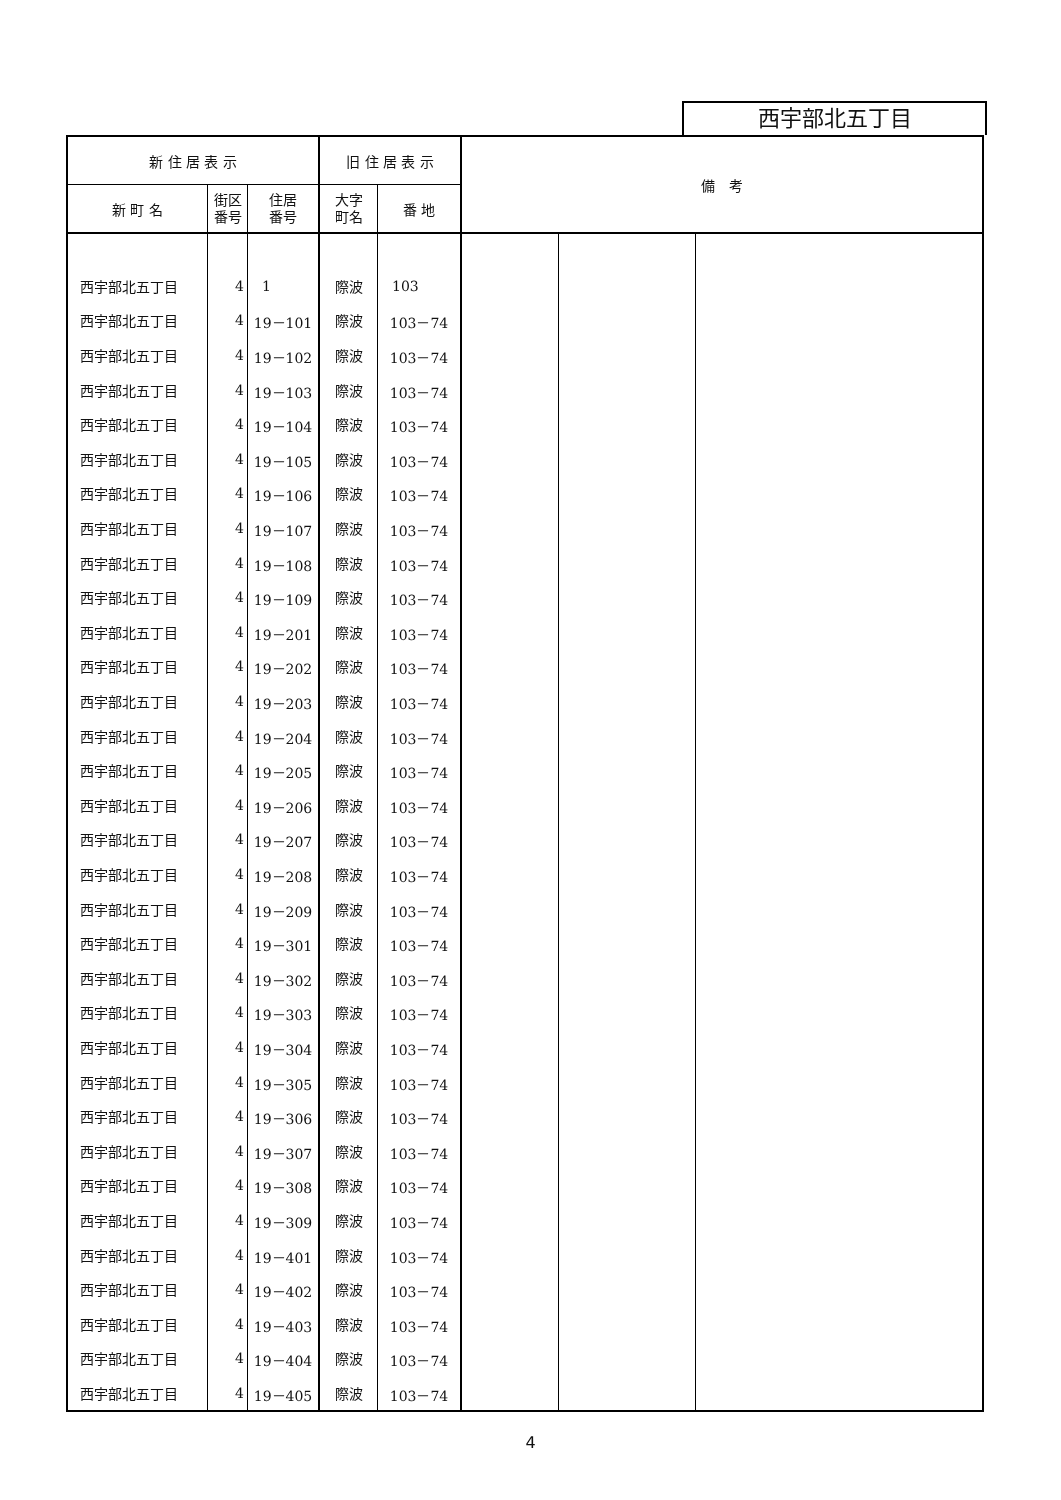西宇部北五丁目
| 新 住 居 表 示 | | | 旧 住 居 表 示 | | 備 考 | | |
| --- | --- | --- | --- | --- | --- | --- | --- |
| 新 町 名 | 街区 番号 | 住居 番号 | 大字 町名 | 番 地 | | | |
| 西宇部北五丁目 | 4 | 1 | 際波 | 103 | | | |
| 西宇部北五丁目 | 4 | 19－101 | 際波 | 103－74 | | | |
| 西宇部北五丁目 | 4 | 19－102 | 際波 | 103－74 | | | |
| 西宇部北五丁目 | 4 | 19－103 | 際波 | 103－74 | | | |
| 西宇部北五丁目 | 4 | 19－104 | 際波 | 103－74 | | | |
| 西宇部北五丁目 | 4 | 19－105 | 際波 | 103－74 | | | |
| 西宇部北五丁目 | 4 | 19－106 | 際波 | 103－74 | | | |
| 西宇部北五丁目 | 4 | 19－107 | 際波 | 103－74 | | | |
| 西宇部北五丁目 | 4 | 19－108 | 際波 | 103－74 | | | |
| 西宇部北五丁目 | 4 | 19－109 | 際波 | 103－74 | | | |
| 西宇部北五丁目 | 4 | 19－201 | 際波 | 103－74 | | | |
| 西宇部北五丁目 | 4 | 19－202 | 際波 | 103－74 | | | |
| 西宇部北五丁目 | 4 | 19－203 | 際波 | 103－74 | | | |
| 西宇部北五丁目 | 4 | 19－204 | 際波 | 103－74 | | | |
| 西宇部北五丁目 | 4 | 19－205 | 際波 | 103－74 | | | |
| 西宇部北五丁目 | 4 | 19－206 | 際波 | 103－74 | | | |
| 西宇部北五丁目 | 4 | 19－207 | 際波 | 103－74 | | | |
| 西宇部北五丁目 | 4 | 19－208 | 際波 | 103－74 | | | |
| 西宇部北五丁目 | 4 | 19－209 | 際波 | 103－74 | | | |
| 西宇部北五丁目 | 4 | 19－301 | 際波 | 103－74 | | | |
| 西宇部北五丁目 | 4 | 19－302 | 際波 | 103－74 | | | |
| 西宇部北五丁目 | 4 | 19－303 | 際波 | 103－74 | | | |
| 西宇部北五丁目 | 4 | 19－304 | 際波 | 103－74 | | | |
| 西宇部北五丁目 | 4 | 19－305 | 際波 | 103－74 | | | |
| 西宇部北五丁目 | 4 | 19－306 | 際波 | 103－74 | | | |
| 西宇部北五丁目 | 4 | 19－307 | 際波 | 103－74 | | | |
| 西宇部北五丁目 | 4 | 19－308 | 際波 | 103－74 | | | |
| 西宇部北五丁目 | 4 | 19－309 | 際波 | 103－74 | | | |
| 西宇部北五丁目 | 4 | 19－401 | 際波 | 103－74 | | | |
| 西宇部北五丁目 | 4 | 19－402 | 際波 | 103－74 | | | |
| 西宇部北五丁目 | 4 | 19－403 | 際波 | 103－74 | | | |
| 西宇部北五丁目 | 4 | 19－404 | 際波 | 103－74 | | | |
| 西宇部北五丁目 | 4 | 19－405 | 際波 | 103－74 | | | |
4